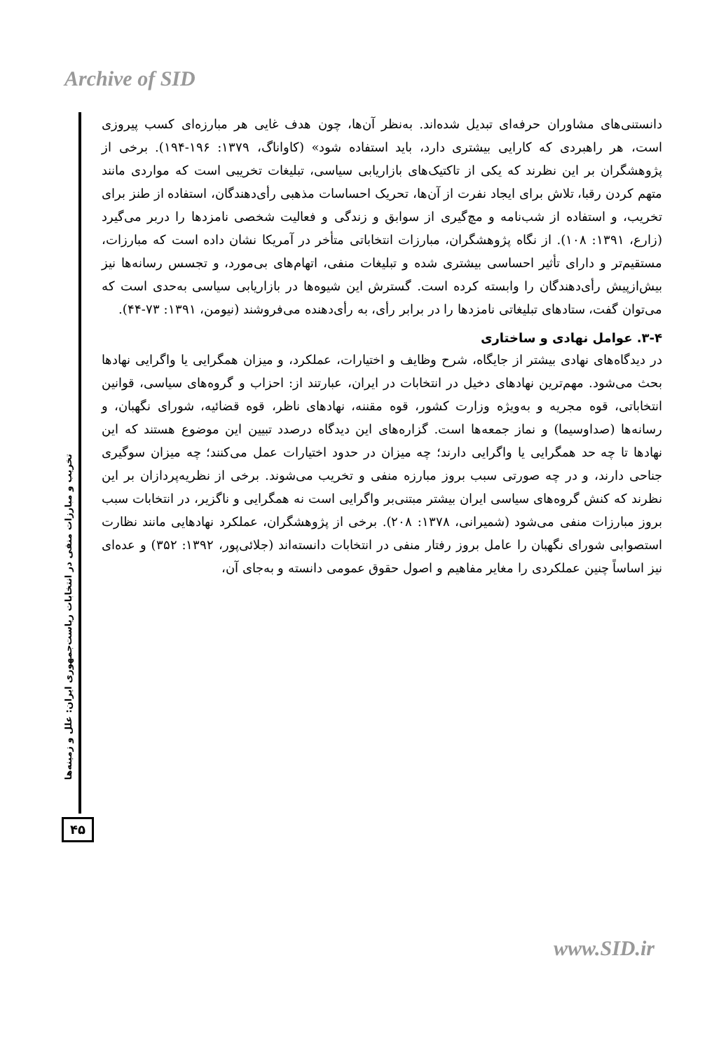Archive of SID
تخریب و مبارزات منفی در انتخابات ریاست‌جمهوری ایران: علل و زمینه‌ها
۴۵
دانستنی‌های مشاوران حرفه‌ای تبدیل شده‌اند. به‌نظر آن‌ها، چون هدف غایی هر مبارزه‌ای کسب پیروزی است، هر راهبردی که کارایی بیشتری دارد، باید استفاده شود» (کاواناگ، ۱۳۷۹: ۱۹۶-۱۹۴). برخی از پژوهشگران بر این نظرند که یکی از تاکتیک‌های بازاریابی سیاسی، تبلیغات تخریبی است که مواردی مانند متهم کردن رقبا، تلاش برای ایجاد نفرت از آن‌ها، تحریک احساسات مذهبی رأی‌دهندگان، استفاده از طنز برای تخریب، و استفاده از شب‌نامه و مچ‌گیری از سوابق و زندگی و فعالیت شخصی نامزدها را دربر می‌گیرد (زارع، ۱۳۹۱: ۱۰۸). از نگاه پژوهشگران، مبارزات انتخاباتی متأخر در آمریکا نشان داده است که مبارزات، مستقیم‌تر و دارای تأثیر احساسی بیشتری شده و تبلیغات منفی، اتهام‌های بی‌مورد، و تجسس رسانه‌ها نیز بیش‌ازپیش رأی‌دهندگان را وابسته کرده است. گسترش این شیوه‌ها در بازاریابی سیاسی به‌حدی است که می‌توان گفت، ستادهای تبلیغاتی نامزدها را در برابر رأی، به رأی‌دهنده می‌فروشند (نیومن، ۱۳۹۱: ۷۳-۴۴).
۳-۴. عوامل نهادی و ساختاری
در دیدگاه‌های نهادی بیشتر از جایگاه، شرح وظایف و اختیارات، عملکرد، و میزان همگرایی یا واگرایی نهادها بحث می‌شود. مهم‌ترین نهادهای دخیل در انتخابات در ایران، عبارتند از: احزاب و گروه‌های سیاسی، قوانین انتخاباتی، قوه مجریه و به‌ویژه وزارت کشور، قوه مقننه، نهادهای ناظر، قوه قضائیه، شورای نگهبان، و رسانه‌ها (صداوسیما) و نماز جمعه‌ها است. گزاره‌های این دیدگاه درصدد تبیین این موضوع هستند که این نهادها تا چه حد همگرایی یا واگرایی دارند؛ چه میزان در حدود اختیارات عمل می‌کنند؛ چه میزان سوگیری جناحی دارند، و در چه صورتی سبب بروز مبارزه منفی و تخریب می‌شوند. برخی از نظریه‌پردازان بر این نظرند که کنش گروه‌های سیاسی ایران بیشتر مبتنی‌بر واگرایی است نه همگرایی و ناگزیر، در انتخابات سبب بروز مبارزات منفی می‌شود (شمیرانی، ۱۳۷۸: ۲۰۸). برخی از پژوهشگران، عملکرد نهادهایی مانند نظارت استصوابی شورای نگهبان را عامل بروز رفتار منفی در انتخابات دانسته‌اند (جلائی‌پور، ۱۳۹۲: ۳۵۲) و عده‌ای نیز اساساً چنین عملکردی را مغایر مفاهیم و اصول حقوق عمومی دانسته و به‌جای آن،
www.SID.ir